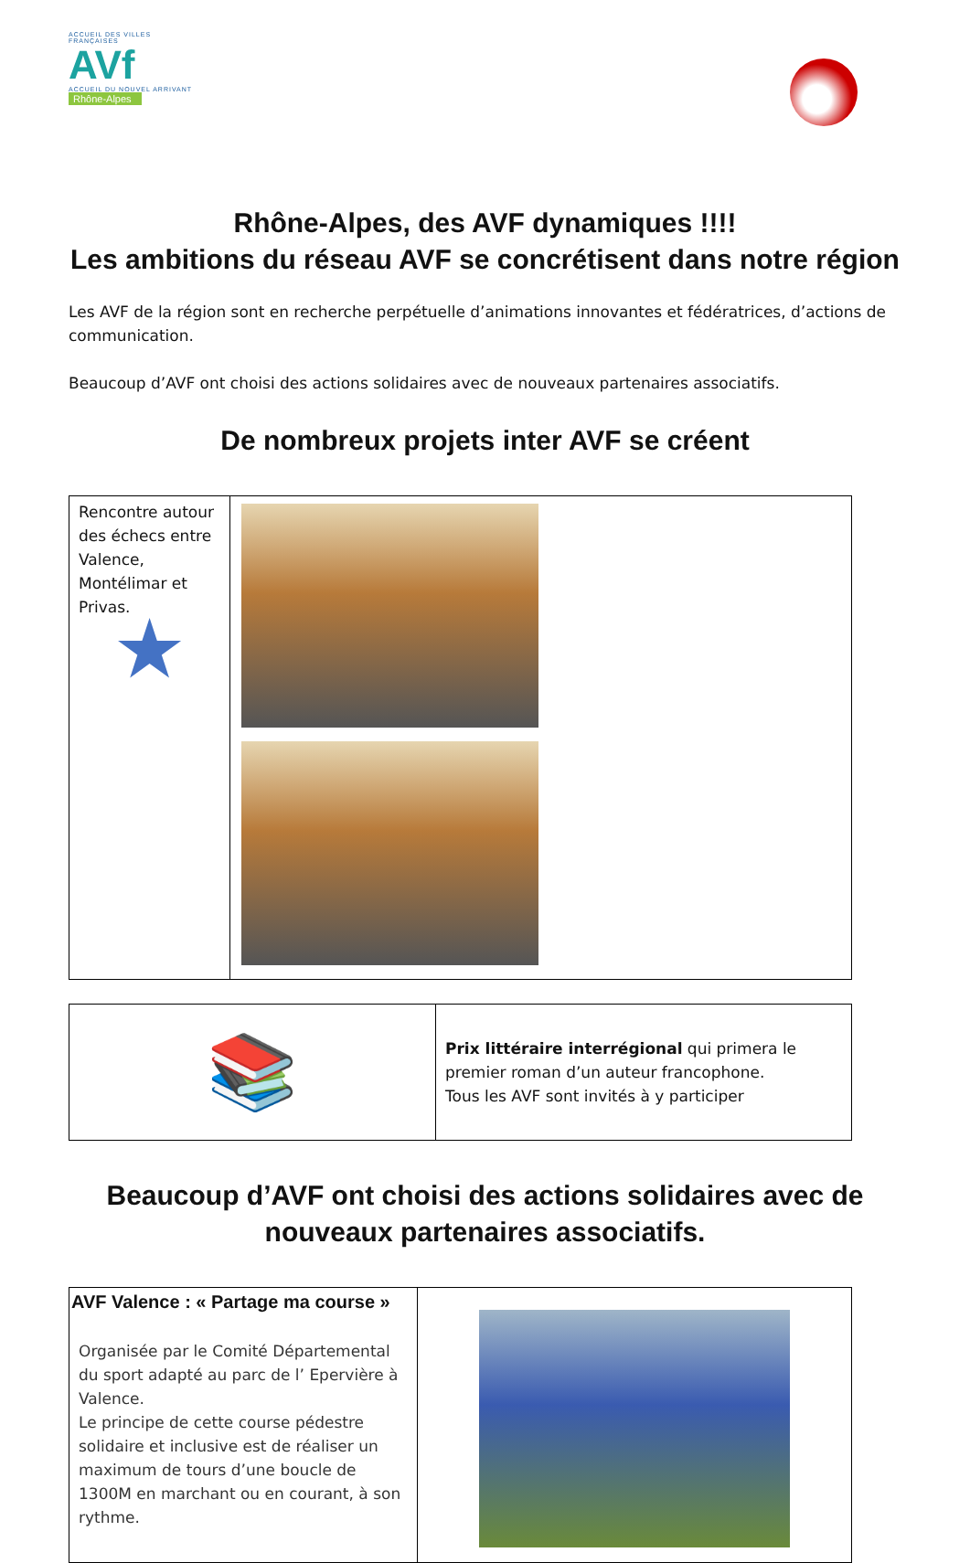ACCUEIL DES VILLES FRANÇAISES
AVf
ACCUEIL DU NOUVEL ARRIVANT
Rhône-Alpes
Rhône-Alpes, des AVF dynamiques !!!!
Les ambitions du réseau AVF se concrétisent dans notre région
Les AVF de la région sont en recherche perpétuelle d’animations innovantes et fédératrices, d’actions de communication.
Beaucoup d’AVF ont choisi des actions solidaires avec de nouveaux partenaires associatifs.
De nombreux projets inter AVF se créent
| Rencontre autour des échecs entre Valence, Montélimar et Privas. ★ | |
| 📚 | Prix littéraire interrégional qui primera le premier roman d’un auteur francophone. Tous les AVF sont invités à y participer |
Beaucoup d’AVF ont choisi des actions solidaires avec de nouveaux partenaires associatifs.
| AVF Valence : « Partage ma course » Organisée par le Comité Départemental du sport adapté au parc de l’ Epervière à Valence. Le principe de cette course pédestre solidaire et inclusive est de réaliser un maximum de tours d’une boucle de 1300M en marchant ou en courant, à son rythme. | |